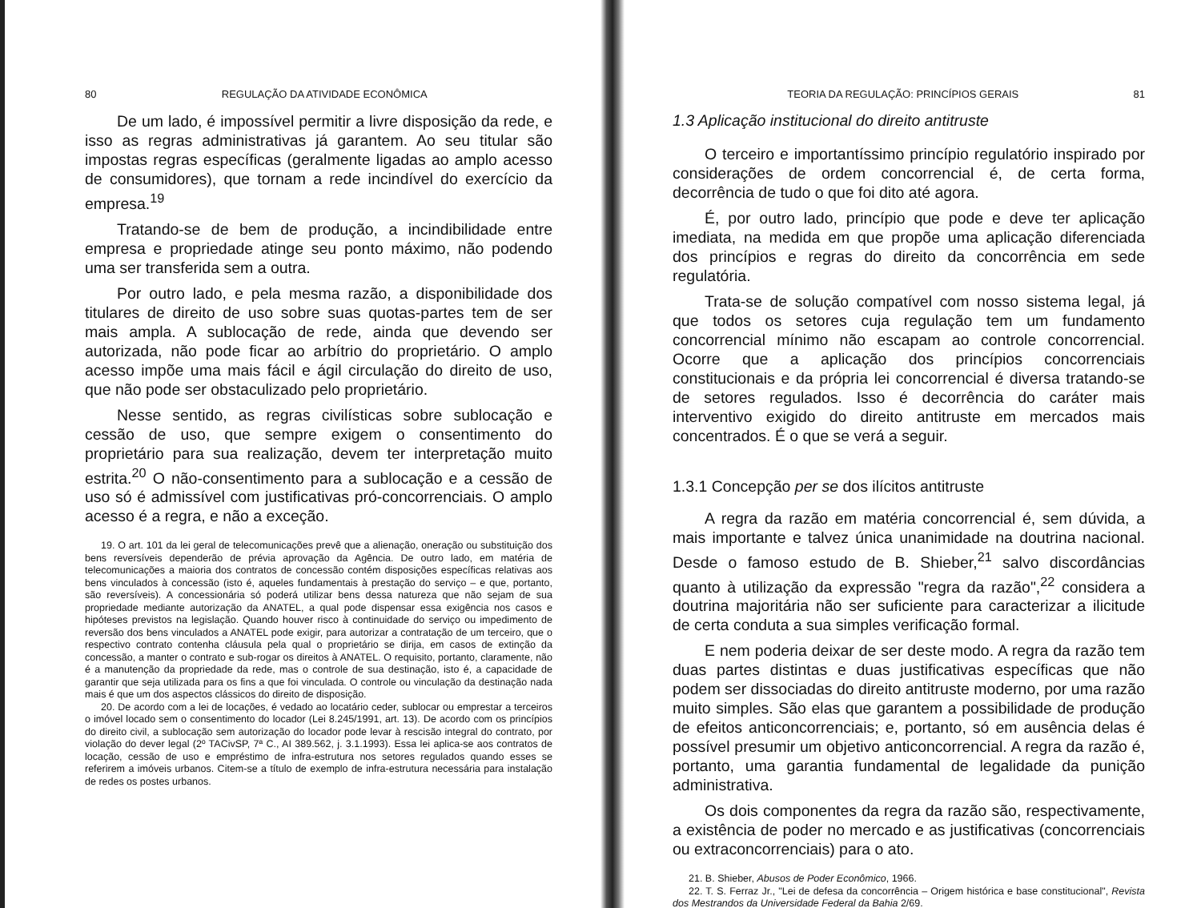80 REGULAÇÃO DA ATIVIDADE ECONÔMICA
De um lado, é impossível permitir a livre disposição da rede, e isso as regras administrativas já garantem. Ao seu titular são impostas regras específicas (geralmente ligadas ao amplo acesso de consumidores), que tornam a rede incindível do exercício da empresa.<sup>19</sup>
Tratando-se de bem de produção, a incindibilidade entre empresa e propriedade atinge seu ponto máximo, não podendo uma ser transferida sem a outra.
Por outro lado, e pela mesma razão, a disponibilidade dos titulares de direito de uso sobre suas quotas-partes tem de ser mais ampla. A sublocação de rede, ainda que devendo ser autorizada, não pode ficar ao arbítrio do proprietário. O amplo acesso impõe uma mais fácil e ágil circulação do direito de uso, que não pode ser obstaculizado pelo proprietário.
Nesse sentido, as regras civilísticas sobre sublocação e cessão de uso, que sempre exigem o consentimento do proprietário para sua realização, devem ter interpretação muito estrita.<sup>20</sup> O não-consentimento para a sublocação e a cessão de uso só é admissível com justificativas pró-concorrenciais. O amplo acesso é a regra, e não a exceção.
19. O art. 101 da lei geral de telecomunicações prevê que a alienação, oneração ou substituição dos bens reversíveis dependerão de prévia aprovação da Agência. De outro lado, em matéria de telecomunicações a maioria dos contratos de concessão contém disposições específicas relativas aos bens vinculados à concessão (isto é, aqueles fundamentais à prestação do serviço – e que, portanto, são reversíveis). A concessionária só poderá utilizar bens dessa natureza que não sejam de sua propriedade mediante autorização da ANATEL, a qual pode dispensar essa exigência nos casos e hipóteses previstos na legislação. Quando houver risco à continuidade do serviço ou impedimento de reversão dos bens vinculados a ANATEL pode exigir, para autorizar a contratação de um terceiro, que o respectivo contrato contenha cláusula pela qual o proprietário se dirija, em casos de extinção da concessão, a manter o contrato e sub-rogar os direitos à ANATEL. O requisito, portanto, claramente, não é a manutenção da propriedade da rede, mas o controle de sua destinação, isto é, a capacidade de garantir que seja utilizada para os fins a que foi vinculada. O controle ou vinculação da destinação nada mais é que um dos aspectos clássicos do direito de disposição.
20. De acordo com a lei de locações, é vedado ao locatário ceder, sublocar ou emprestar a terceiros o imóvel locado sem o consentimento do locador (Lei 8.245/1991, art. 13). De acordo com os princípios do direito civil, a sublocação sem autorização do locador pode levar à rescisão integral do contrato, por violação do dever legal (2º TACivSP, 7ª C., AI 389.562, j. 3.1.1993). Essa lei aplica-se aos contratos de locação, cessão de uso e empréstimo de infra-estrutura nos setores regulados quando esses se referirem a imóveis urbanos. Citem-se a título de exemplo de infra-estrutura necessária para instalação de redes os postes urbanos.
TEORIA DA REGULAÇÃO: PRINCÍPIOS GERAIS 81
1.3 Aplicação institucional do direito antitruste
O terceiro e importantíssimo princípio regulatório inspirado por considerações de ordem concorrencial é, de certa forma, decorrência de tudo o que foi dito até agora.
É, por outro lado, princípio que pode e deve ter aplicação imediata, na medida em que propõe uma aplicação diferenciada dos princípios e regras do direito da concorrência em sede regulatória.
Trata-se de solução compatível com nosso sistema legal, já que todos os setores cuja regulação tem um fundamento concorrencial mínimo não escapam ao controle concorrencial. Ocorre que a aplicação dos princípios concorrenciais constitucionais e da própria lei concorrencial é diversa tratando-se de setores regulados. Isso é decorrência do caráter mais interventivo exigido do direito antitruste em mercados mais concentrados. É o que se verá a seguir.
1.3.1 Concepção per se dos ilícitos antitruste
A regra da razão em matéria concorrencial é, sem dúvida, a mais importante e talvez única unanimidade na doutrina nacional. Desde o famoso estudo de B. Shieber,<sup>21</sup> salvo discordâncias quanto à utilização da expressão "regra da razão",<sup>22</sup> considera a doutrina majoritária não ser suficiente para caracterizar a ilicitude de certa conduta a sua simples verificação formal.
E nem poderia deixar de ser deste modo. A regra da razão tem duas partes distintas e duas justificativas específicas que não podem ser dissociadas do direito antitruste moderno, por uma razão muito simples. São elas que garantem a possibilidade de produção de efeitos anticoncorrenciais; e, portanto, só em ausência delas é possível presumir um objetivo anticoncorrencial. A regra da razão é, portanto, uma garantia fundamental de legalidade da punição administrativa.
Os dois componentes da regra da razão são, respectivamente, a existência de poder no mercado e as justificativas (concorrenciais ou extraconcorrenciais) para o ato.
21. B. Shieber, Abusos de Poder Econômico, 1966.
22. T. S. Ferraz Jr., "Lei de defesa da concorrência – Origem histórica e base constitucional", Revista dos Mestrandos da Universidade Federal da Bahia 2/69.